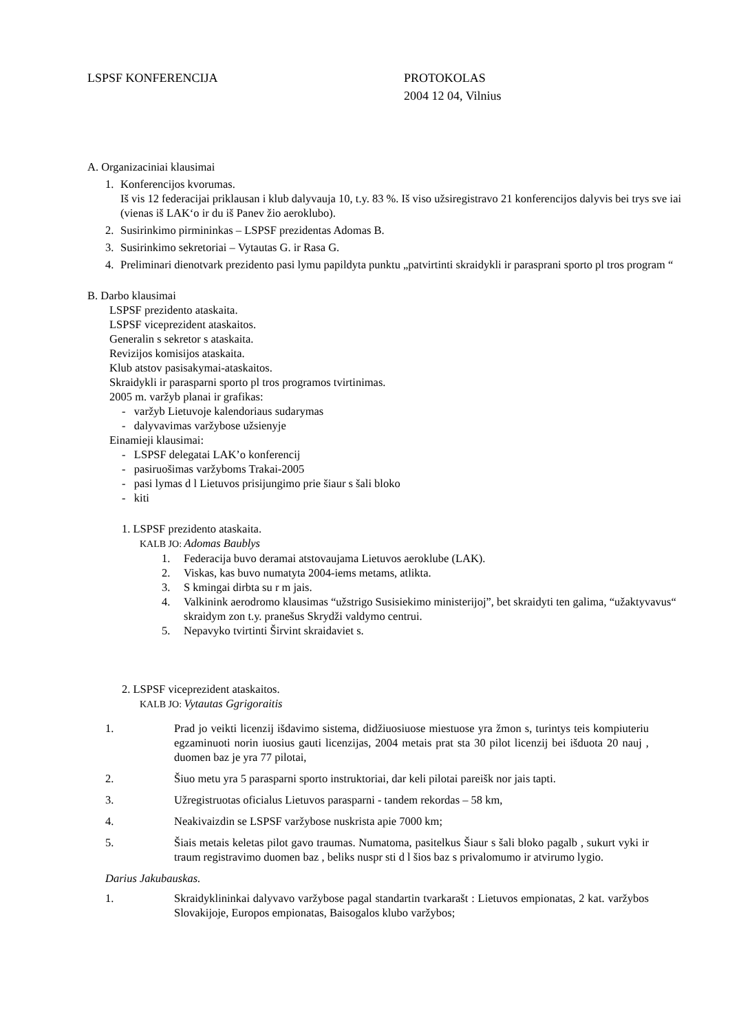LSPSF KONFERENCIJA PROTOKOLAS
2004 12 04, Vilnius
A. Organizaciniai klausimai
1. Konferencijos kvorumas.
Iš vis 12 federacijai priklausan i klub dalyvauja 10, t.y. 83 %. Iš viso užsiregistravo 21 konferencijos dalyvis bei trys sve iai (vienas iš LAK‘o ir du iš Panev žio aeroklubo).
2. Susirinkimo pirmininkas – LSPSF prezidentas Adomas B.
3. Susirinkimo sekretoriai – Vytautas G. ir Rasa G.
4. Preliminari dienotvark prezidento pasi lymu papildyta punktu „patvirtinti skraidykli ir parasprani sporto pl tros program “
B. Darbo klausimai
LSPSF prezidento ataskaita.
LSPSF viceprezident ataskaitos.
Generalin s sekretor s ataskaita.
Revizijos komisijos ataskaita.
Klub atstov pasisakymai-ataskaitos.
Skraidykli ir parasparni sporto pl tros programos tvirtinimas.
2005 m. varžyb planai ir grafikas:
- varžyb Lietuvoje kalendoriaus sudarymas
- dalyvavimas varžybose užsienyje
Einamieji klausimai:
- LSPSF delegatai LAK’o konferencij
- pasiruošimas varžyboms Trakai-2005
- pasi lymas d l Lietuvos prisijungimo prie šiaur s šali bloko
- kiti
1. LSPSF prezidento ataskaita.
KALB JO: Adomas Baublys
1. Federacija buvo deramai atstovaujama Lietuvos aeroklube (LAK).
2. Viskas, kas buvo numatyta 2004-iems metams, atlikta.
3. S kmingai dirbta su r m jais.
4. Valkinink aerodromo klausimas “užstrigo Susisiekimo ministerijoj”, bet skraidyti ten galima, “užaktyvavus“ skraidym zon t.y. pranešus Skrydži valdymo centrui.
5. Nepavyko tvirtinti Širvint skraidaviet s.
2. LSPSF viceprezident ataskaitos.
KALB JO: Vytautas Ggrigoraitis
1. Prad jo veikti licenzij išdavimo sistema, didžiuosiuose miestuose yra žmon s, turintys teis kompiuteriu egzaminuoti norin iuosius gauti licenzijas, 2004 metais prat sta 30 pilot licenzij bei išduota 20 nauj , duomen baz je yra 77 pilotai,
2. Šiuo metu yra 5 parasparni sporto instruktoriai, dar keli pilotai pareišk nor jais tapti.
3. Užregistruotas oficialus Lietuvos parasparni - tandem rekordas – 58 km,
4. Neakivaizdin se LSPSF varžybose nuskrista apie 7000 km;
5. Šiais metais keletas pilot gavo traumas. Numatoma, pasitelkus Šiaur s šali bloko pagalb , sukurt vyki ir traum registravimo duomen baz , beliks nuspr sti d l šios baz s privalomumo ir atvirumo lygio.
Darius Jakubauskas.
1. Skraidyklininkai dalyvavo varžybose pagal standartin tvarkarašt : Lietuvos empionatas, 2 kat. varžybos Slovakijoje, Europos empionatas, Baisogalos klubo varžybos;